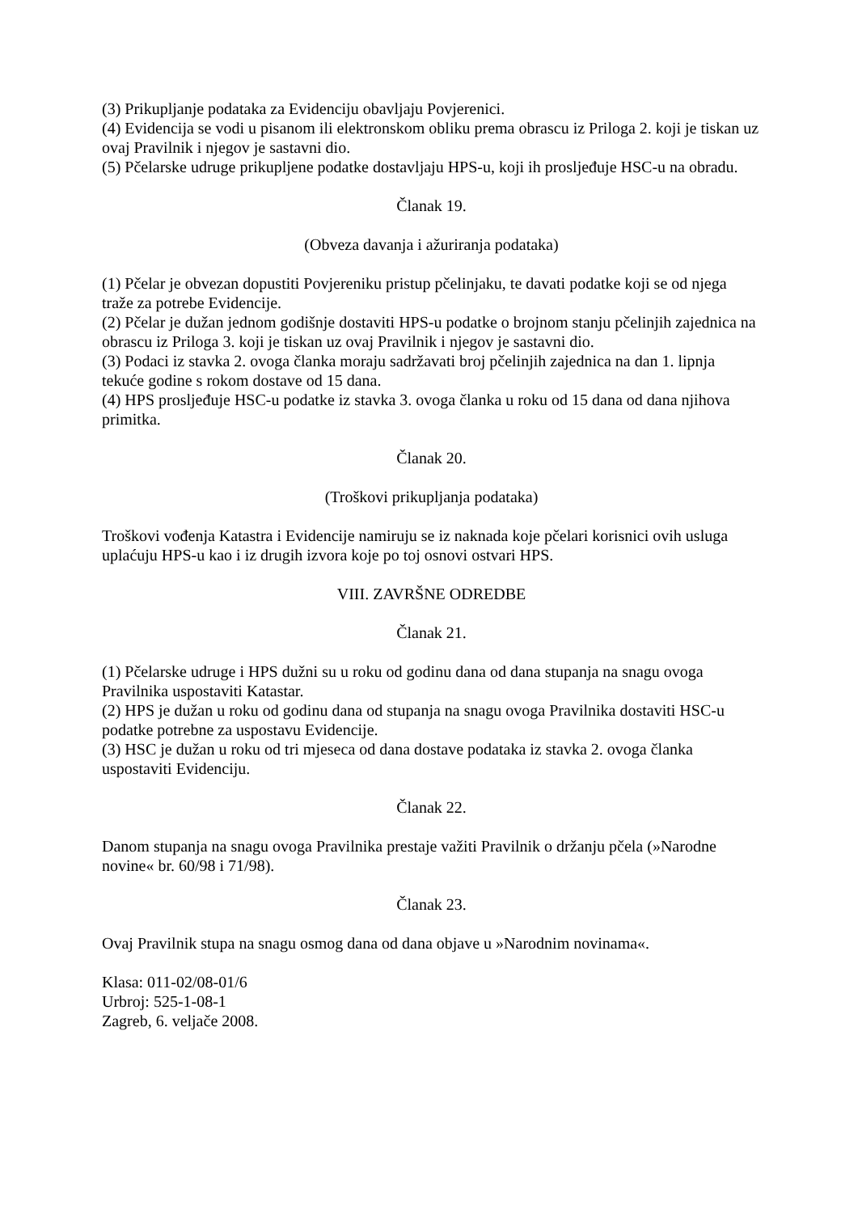(3) Prikupljanje podataka za Evidenciju obavljaju Povjerenici.
(4) Evidencija se vodi u pisanom ili elektronskom obliku prema obrascu iz Priloga 2. koji je tiskan uz ovaj Pravilnik i njegov je sastavni dio.
(5) Pčelarske udruge prikupljene podatke dostavljaju HPS-u, koji ih prosljeđuje HSC-u na obradu.
Članak 19.
(Obveza davanja i ažuriranja podataka)
(1) Pčelar je obvezan dopustiti Povjereniku pristup pčelinjaku, te davati podatke koji se od njega traže za potrebe Evidencije.
(2) Pčelar je dužan jednom godišnje dostaviti HPS-u podatke o brojnom stanju pčelinjih zajednica na obrascu iz Priloga 3. koji je tiskan uz ovaj Pravilnik i njegov je sastavni dio.
(3) Podaci iz stavka 2. ovoga članka moraju sadržavati broj pčelinjih zajednica na dan 1. lipnja tekuće godine s rokom dostave od 15 dana.
(4) HPS prosljeđuje HSC-u podatke iz stavka 3. ovoga članka u roku od 15 dana od dana njihova primitka.
Članak 20.
(Troškovi prikupljanja podataka)
Troškovi vođenja Katastra i Evidencije namiruju se iz naknada koje pčelari korisnici ovih usluga uplaćuju HPS-u kao i iz drugih izvora koje po toj osnovi ostvari HPS.
VIII. ZAVRŠNE ODREDBE
Članak 21.
(1) Pčelarske udruge i HPS dužni su u roku od godinu dana od dana stupanja na snagu ovoga Pravilnika uspostaviti Katastar.
(2) HPS je dužan u roku od godinu dana od stupanja na snagu ovoga Pravilnika dostaviti HSC-u podatke potrebne za uspostavu Evidencije.
(3) HSC je dužan u roku od tri mjeseca od dana dostave podataka iz stavka 2. ovoga članka uspostaviti Evidenciju.
Članak 22.
Danom stupanja na snagu ovoga Pravilnika prestaje važiti Pravilnik o držanju pčela (»Narodne novine« br. 60/98 i 71/98).
Članak 23.
Ovaj Pravilnik stupa na snagu osmog dana od dana objave u »Narodnim novinama«.
Klasa: 011-02/08-01/6
Urbroj: 525-1-08-1
Zagreb, 6. veljače 2008.